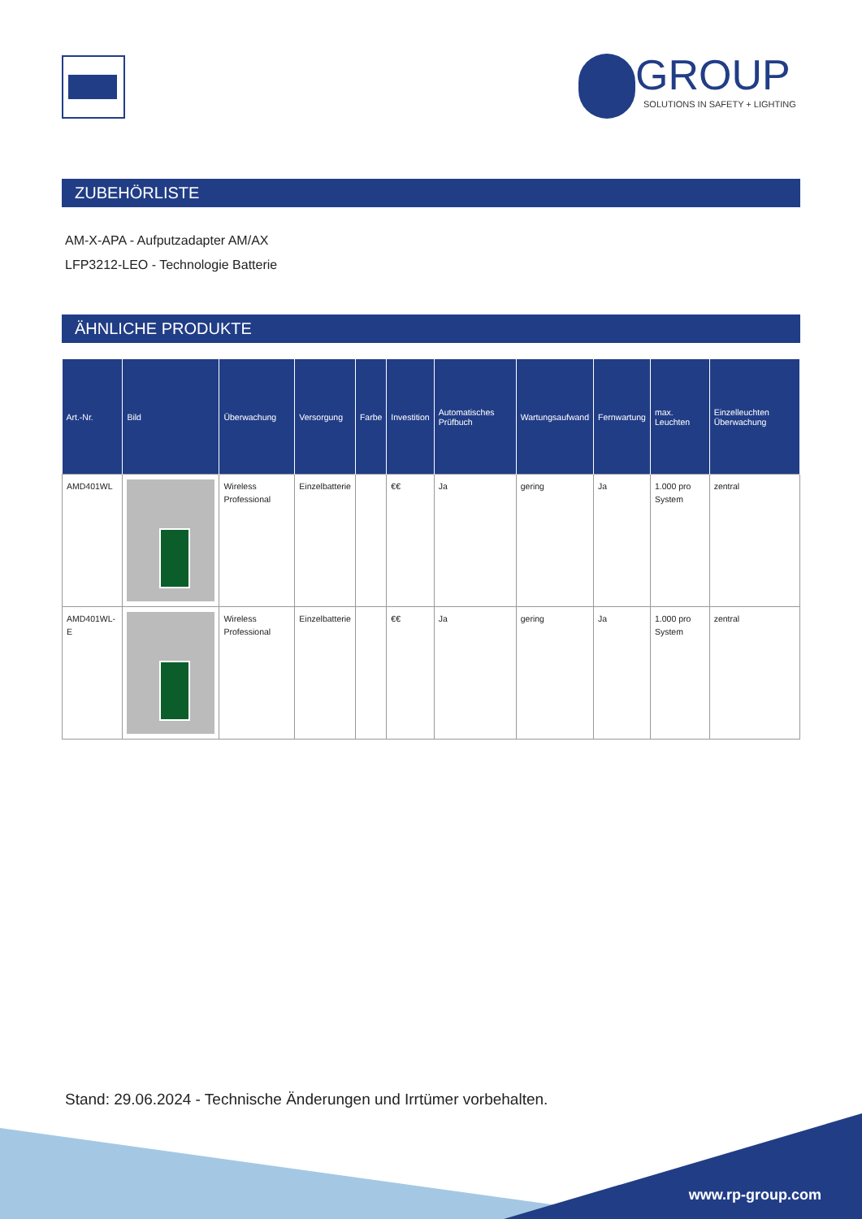GROUP
SOLUTIONS IN SAFETY + LIGHTING
ZUBEHÖRLISTE
AM-X-APA - Aufputzadapter AM/AX
LFP3212-LEO - Technologie Batterie
ÄHNLICHE PRODUKTE
| Art.-Nr. | Bild | Überwachung | Versorgung | Farbe | Investition | Automatisches Prüfbuch | Wartungsaufwand | Fernwartung | max. Leuchten | Einzelleuchten Überwachung |
| --- | --- | --- | --- | --- | --- | --- | --- | --- | --- | --- |
| AMD401WL | | Wireless Professional | Einzelbatterie | | €€ | Ja | gering | Ja | 1.000 pro System | zentral |
| AMD401WL-E | | Wireless Professional | Einzelbatterie | | €€ | Ja | gering | Ja | 1.000 pro System | zentral |
Stand: 29.06.2024 - Technische Änderungen und Irrtümer vorbehalten.
www.rp-group.com